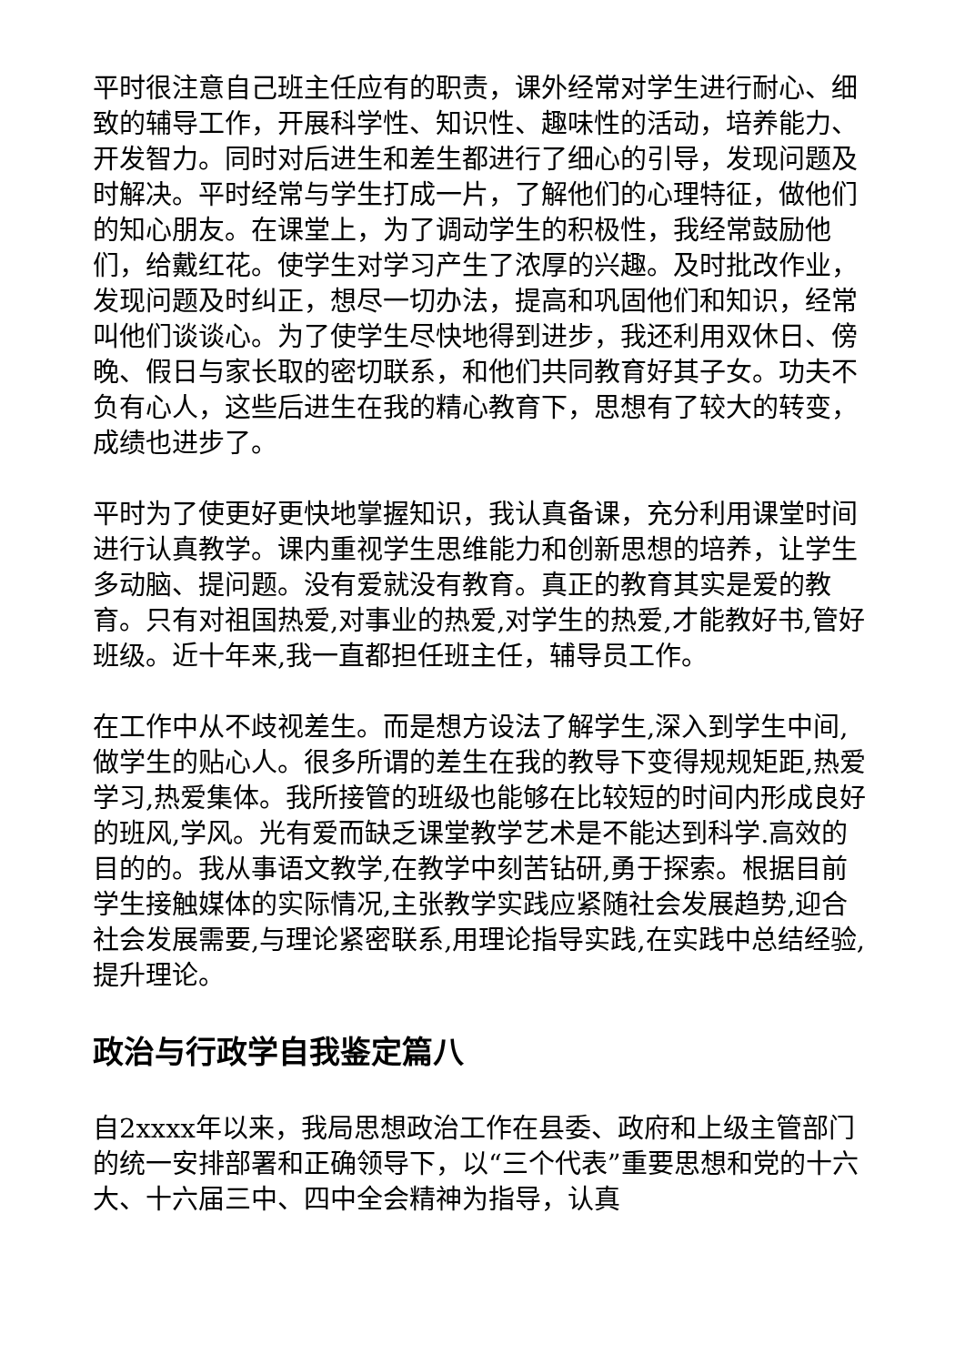平时很注意自己班主任应有的职责，课外经常对学生进行耐心、细致的辅导工作，开展科学性、知识性、趣味性的活动，培养能力、开发智力。同时对后进生和差生都进行了细心的引导，发现问题及时解决。平时经常与学生打成一片，了解他们的心理特征，做他们的知心朋友。在课堂上，为了调动学生的积极性，我经常鼓励他们，给戴红花。使学生对学习产生了浓厚的兴趣。及时批改作业，发现问题及时纠正，想尽一切办法，提高和巩固他们和知识，经常叫他们谈谈心。为了使学生尽快地得到进步，我还利用双休日、傍晚、假日与家长取的密切联系，和他们共同教育好其子女。功夫不负有心人，这些后进生在我的精心教育下，思想有了较大的转变，成绩也进步了。
平时为了使更好更快地掌握知识，我认真备课，充分利用课堂时间进行认真教学。课内重视学生思维能力和创新思想的培养，让学生多动脑、提问题。没有爱就没有教育。真正的教育其实是爱的教育。只有对祖国热爱,对事业的热爱,对学生的热爱,才能教好书,管好班级。近十年来,我一直都担任班主任，辅导员工作。
在工作中从不歧视差生。而是想方设法了解学生,深入到学生中间,做学生的贴心人。很多所谓的差生在我的教导下变得规规矩距,热爱学习,热爱集体。我所接管的班级也能够在比较短的时间内形成良好的班风,学风。光有爱而缺乏课堂教学艺术是不能达到科学.高效的目的的。我从事语文教学,在教学中刻苦钻研,勇于探索。根据目前学生接触媒体的实际情况,主张教学实践应紧随社会发展趋势,迎合社会发展需要,与理论紧密联系,用理论指导实践,在实践中总结经验,提升理论。
政治与行政学自我鉴定篇八
自2xxxx年以来，我局思想政治工作在县委、政府和上级主管部门的统一安排部署和正确领导下，以“三个代表”重要思想和党的十六大、十六届三中、四中全会精神为指导，认真